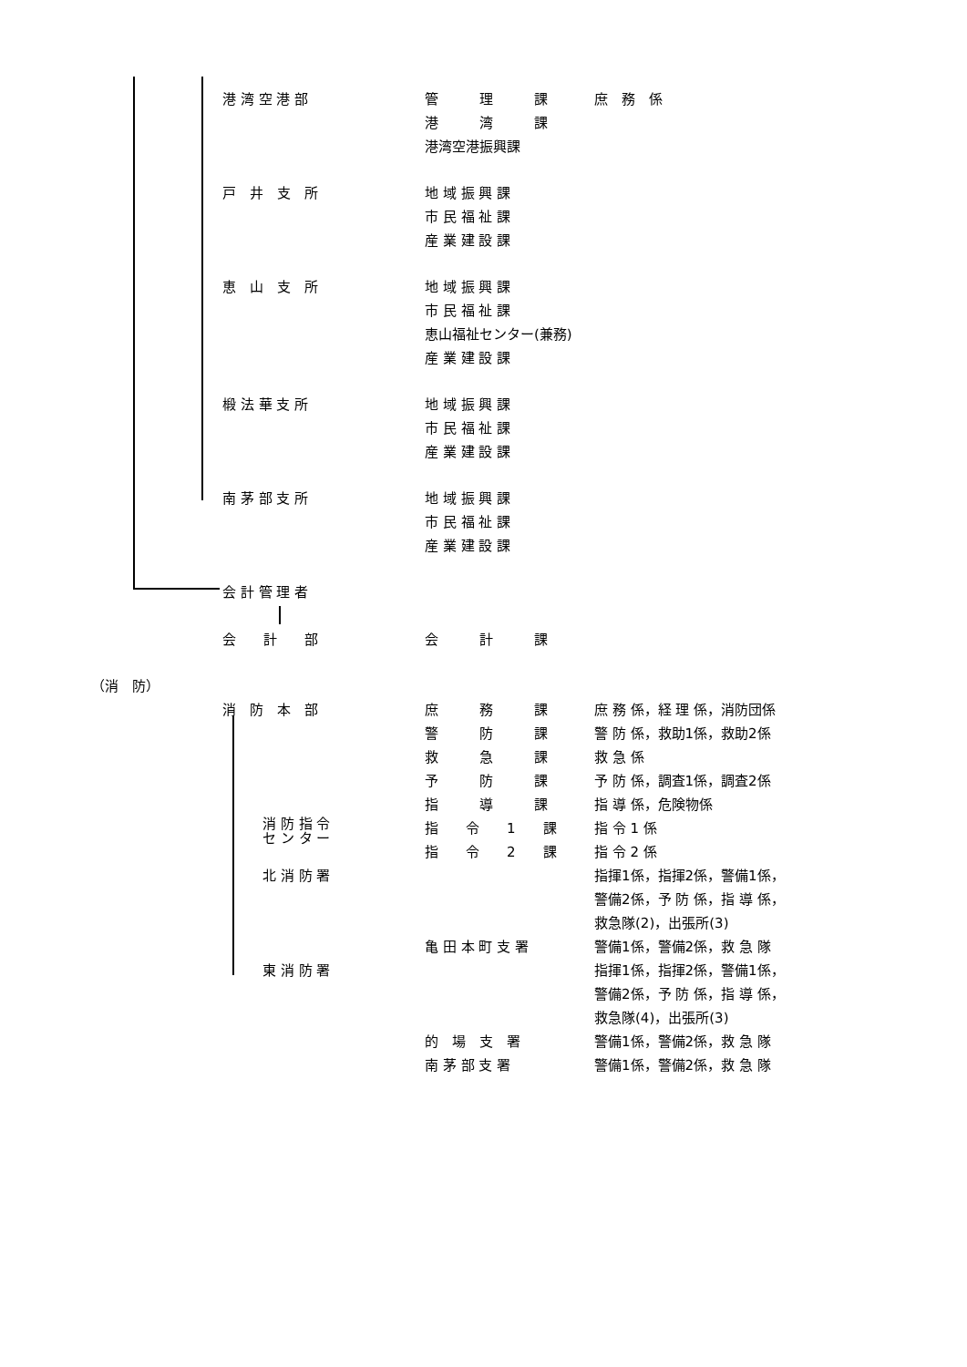港 湾 空 港 部 管　　　理　　　課 庶　務　係
港　　　湾　　　課
港湾空港振興課
戸　井　支　所 地 域 振 興 課
市 民 福 祉 課
産 業 建 設 課
恵　山　支　所 地 域 振 興 課
市 民 福 祉 課
恵山福祉センター(兼務)
産 業 建 設 課
椴 法 華 支 所 地 域 振 興 課
市 民 福 祉 課
産 業 建 設 課
南 茅 部 支 所 地 域 振 興 課
市 民 福 祉 課
産 業 建 設 課
会 計 管 理 者
会　　計　　部 会　　　計　　　課
（消　防）
消　防　本　部 庶　　　務　　　課 庶 務 係，経 理 係，消防団係
警　　　防　　　課 警 防 係，救助1係，救助2係
救　　　急　　　課 救 急 係
予　　　防　　　課 予 防 係，調査1係，調査2係
指　　　導　　　課 指 導 係，危険物係
消 防 指 令
セ ン タ ー
指　　令　　1　　課 指 令 1 係
指　　令　　2　　課 指 令 2 係
北 消 防 署 指揮1係，指揮2係，警備1係，
警備2係，予 防 係，指 導 係，
救急隊(2)，出張所(3)
亀 田 本 町 支 署 警備1係，警備2係，救 急 隊
東 消 防 署 指揮1係，指揮2係，警備1係，
警備2係，予 防 係，指 導 係，
救急隊(4)，出張所(3)
的　場　支　署 警備1係，警備2係，救 急 隊
南 茅 部 支 署 警備1係，警備2係，救 急 隊